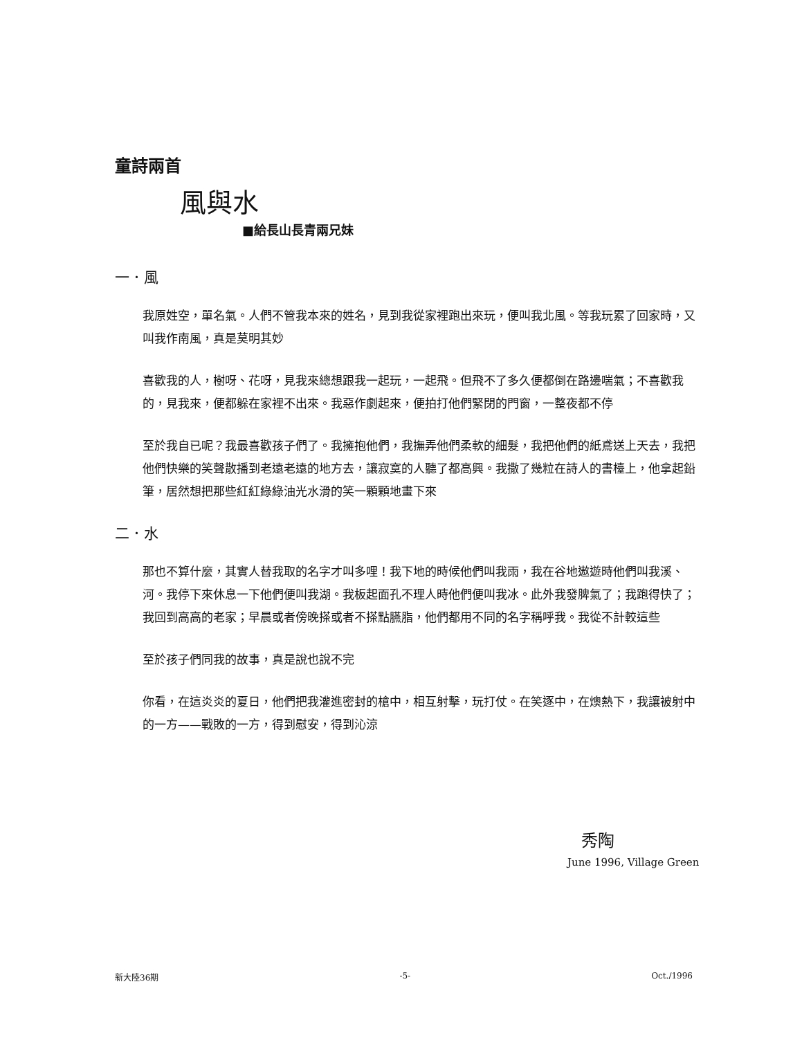童詩兩首
風與水
■給長山長青兩兄妹
一．風
我原姓空，單名氣。人們不管我本來的姓名，見到我從家裡跑出來玩，便叫我北風。等我玩累了回家時，又叫我作南風，真是莫明其妙
喜歡我的人，樹呀、花呀，見我來總想跟我一起玩，一起飛。但飛不了多久便都倒在路邊喘氣；不喜歡我的，見我來，便都躲在家裡不出來。我惡作劇起來，便拍打他們緊閉的門窗，一整夜都不停
至於我自已呢？我最喜歡孩子們了。我擁抱他們，我撫弄他們柔軟的細髮，我把他們的紙鳶送上天去，我把他們快樂的笑聲散播到老遠老遠的地方去，讓寂寞的人聽了都高興。我撒了幾粒在詩人的書檯上，他拿起鉛筆，居然想把那些紅紅綠綠油光水滑的笑一顆顆地畫下來
二．水
那也不算什麼，其實人替我取的名字才叫多哩！我下地的時候他們叫我雨，我在谷地遨遊時他們叫我溪、河。我停下來休息一下他們便叫我湖。我板起面孔不理人時他們便叫我冰。此外我發脾氣了；我跑得快了；我回到高高的老家；早晨或者傍晚搽或者不搽點臙脂，他們都用不同的名字稱呼我。我從不計較這些
至於孩子們同我的故事，真是說也說不完
你看，在這炎炎的夏日，他們把我灌進密封的槍中，相互射擊，玩打仗。在笑逐中，在燠熱下，我讓被射中的一方——戰敗的一方，得到慰安，得到沁涼
秀陶
June 1996, Village Green
新大陸36期 -5- Oct./1996